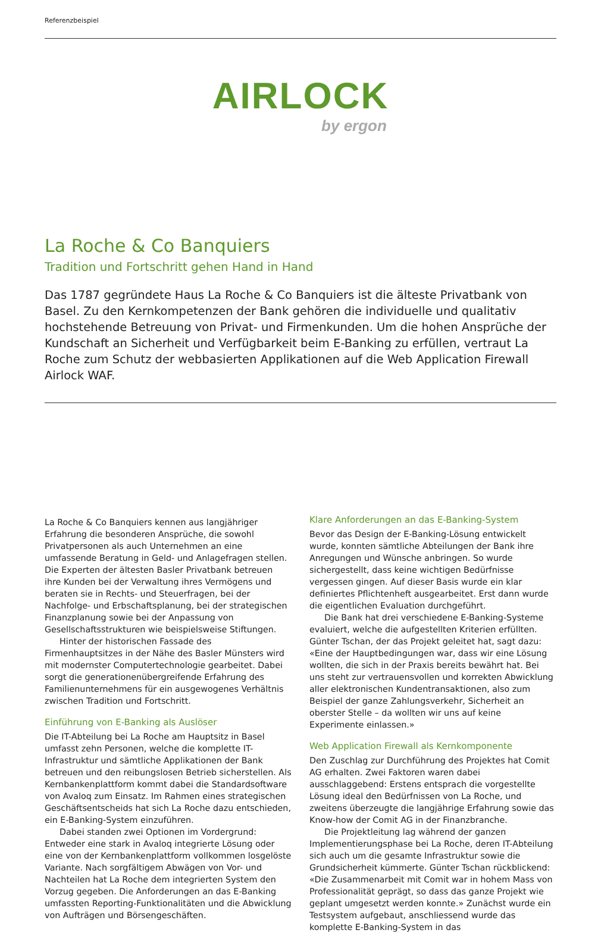Referenzbeispiel
AIRLOCK
by ergon
La Roche & Co Banquiers
Tradition und Fortschritt gehen Hand in Hand
Das 1787 gegründete Haus La Roche & Co Banquiers ist die älteste Privatbank von Basel. Zu den Kernkompetenzen der Bank gehören die individuelle und qualitativ hochstehende Betreuung von Privat- und Firmenkunden. Um die hohen Ansprüche der Kundschaft an Sicherheit und Verfügbarkeit beim E-Banking zu erfüllen, vertraut La Roche zum Schutz der webbasierten Applikationen auf die Web Application Firewall Airlock WAF.
La Roche & Co Banquiers kennen aus langjähriger Erfahrung die besonderen Ansprüche, die sowohl Privatpersonen als auch Unternehmen an eine umfassende Beratung in Geld- und Anlagefragen stellen. Die Experten der ältesten Basler Privatbank betreuen ihre Kunden bei der Verwaltung ihres Vermögens und beraten sie in Rechts- und Steuerfragen, bei der Nachfolge- und Erbschaftsplanung, bei der strategischen Finanzplanung sowie bei der Anpassung von Gesellschaftsstrukturen wie beispielsweise Stiftungen.
Hinter der historischen Fassade des Firmenhauptsitzes in der Nähe des Basler Münsters wird mit modernster Computertechnologie gearbeitet. Dabei sorgt die generationenübergreifende Erfahrung des Familienunternehmens für ein ausgewogenes Verhältnis zwischen Tradition und Fortschritt.
Einführung von E-Banking als Auslöser
Die IT-Abteilung bei La Roche am Hauptsitz in Basel umfasst zehn Personen, welche die komplette IT-Infrastruktur und sämtliche Applikationen der Bank betreuen und den reibungslosen Betrieb sicherstellen. Als Kernbankenplattform kommt dabei die Standardsoftware von Avaloq zum Einsatz. Im Rahmen eines strategischen Geschäftsentscheids hat sich La Roche dazu entschieden, ein E-Banking-System einzuführen.
Dabei standen zwei Optionen im Vordergrund: Entweder eine stark in Avaloq integrierte Lösung oder eine von der Kernbankenplattform vollkommen losgelöste Variante. Nach sorgfältigem Abwägen von Vor- und Nachteilen hat La Roche dem integrierten System den Vorzug gegeben. Die Anforderungen an das E-Banking umfassten Reporting-Funktionalitäten und die Abwicklung von Aufträgen und Börsengeschäften.
Klare Anforderungen an das E-Banking-System
Bevor das Design der E-Banking-Lösung entwickelt wurde, konnten sämtliche Abteilungen der Bank ihre Anregungen und Wünsche anbringen. So wurde sichergestellt, dass keine wichtigen Bedürfnisse vergessen gingen. Auf dieser Basis wurde ein klar definiertes Pflichtenheft ausgearbeitet. Erst dann wurde die eigentlichen Evaluation durchgeführt.
Die Bank hat drei verschiedene E-Banking-Systeme evaluiert, welche die aufgestellten Kriterien erfüllten. Günter Tschan, der das Projekt geleitet hat, sagt dazu: «Eine der Hauptbedingungen war, dass wir eine Lösung wollten, die sich in der Praxis bereits bewährt hat. Bei uns steht zur vertrauensvollen und korrekten Abwicklung aller elektronischen Kundentransaktionen, also zum Beispiel der ganze Zahlungsverkehr, Sicherheit an oberster Stelle – da wollten wir uns auf keine Experimente einlassen.»
Web Application Firewall als Kernkomponente
Den Zuschlag zur Durchführung des Projektes hat Comit AG erhalten. Zwei Faktoren waren dabei ausschlaggebend: Erstens entsprach die vorgestellte Lösung ideal den Bedürfnissen von La Roche, und zweitens überzeugte die langjährige Erfahrung sowie das Know-how der Comit AG in der Finanzbranche.
Die Projektleitung lag während der ganzen Implementierungsphase bei La Roche, deren IT-Abteilung sich auch um die gesamte Infrastruktur sowie die Grundsicherheit kümmerte. Günter Tschan rückblickend: «Die Zusammenarbeit mit Comit war in hohem Mass von Professionalität geprägt, so dass das ganze Projekt wie geplant umgesetzt werden konnte.» Zunächst wurde ein Testsystem aufgebaut, anschliessend wurde das komplette E-Banking-System in das